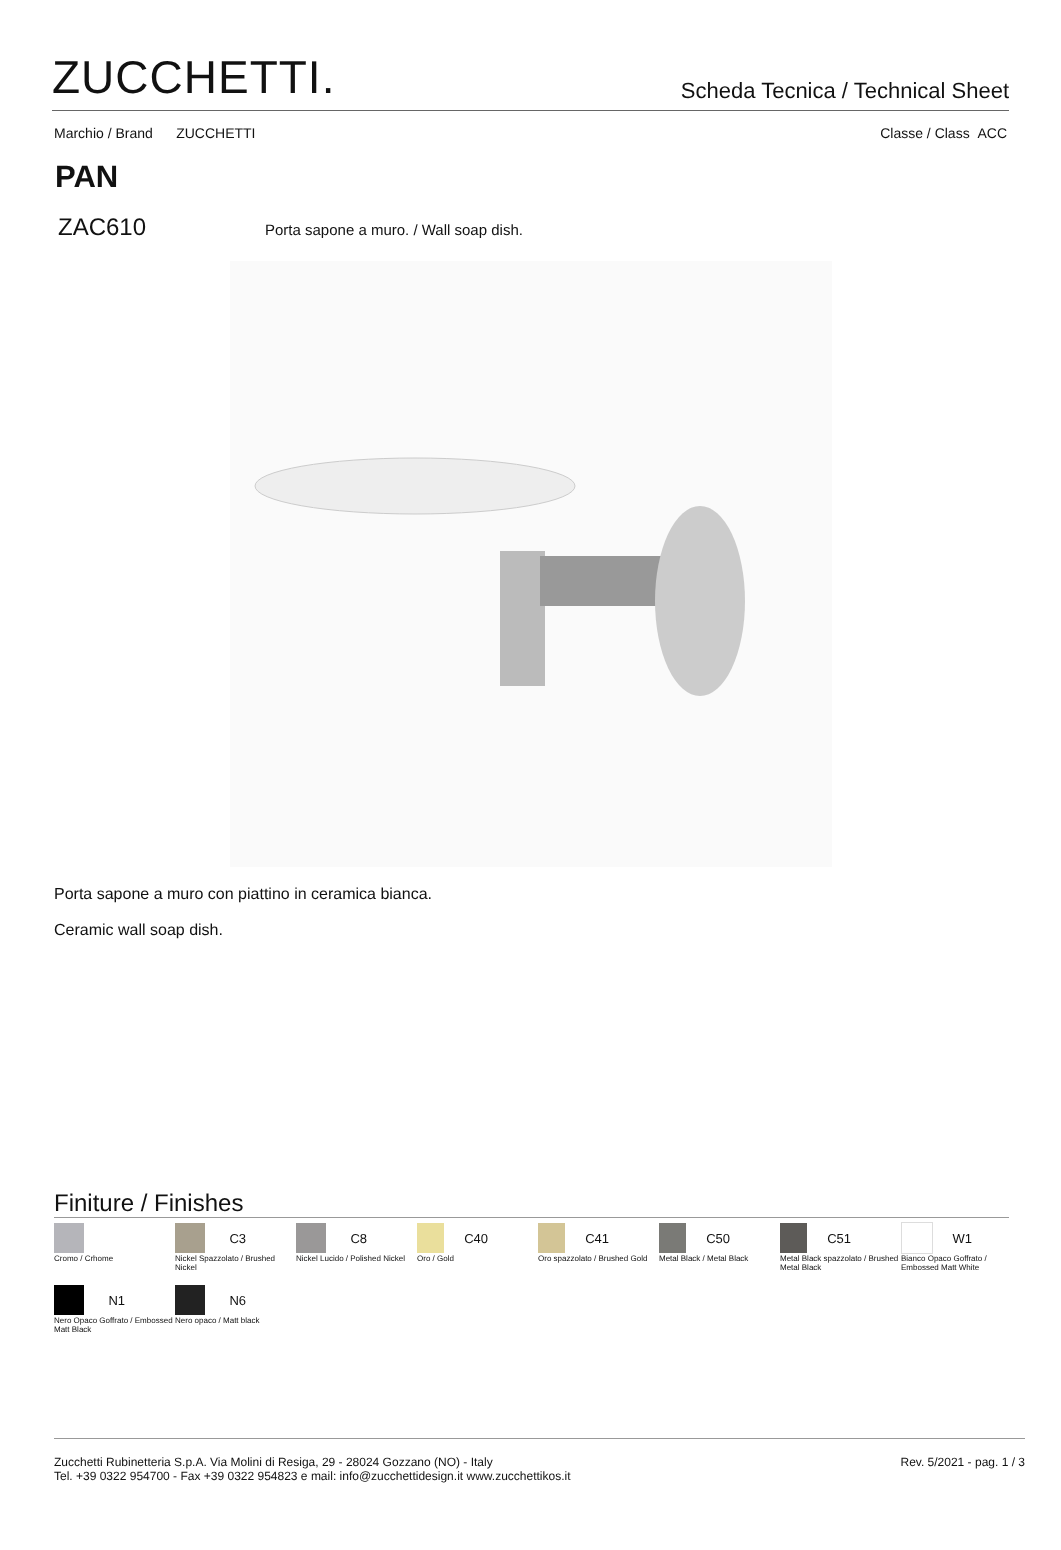ZUCCHETTI.
Scheda Tecnica / Technical Sheet
Marchio / Brand ZUCCHETTI Classe / Class ACC
PAN
ZAC610 Porta sapone a muro. / Wall soap dish.
Porta sapone a muro con piattino in ceramica bianca.
Ceramic wall soap dish.
Finiture / Finishes
Cromo / Crhome
C3
Nickel Spazzolato / Brushed Nickel
C8
Nickel Lucido / Polished Nickel
C40
Oro / Gold
C41
Oro spazzolato / Brushed Gold
C50
Metal Black / Metal Black
C51
Metal Black spazzolato / Brushed Metal Black
W1
Bianco Opaco Goffrato / Embossed Matt White
N1
Nero Opaco Goffrato / Embossed Matt Black
N6
Nero opaco / Matt black
Zucchetti Rubinetteria S.p.A. Via Molini di Resiga, 29 - 28024 Gozzano (NO) - Italy
Tel. +39 0322 954700 - Fax +39 0322 954823 e mail: info@zucchettidesign.it www.zucchettikos.it
Rev. 5/2021 - pag. 1 / 3